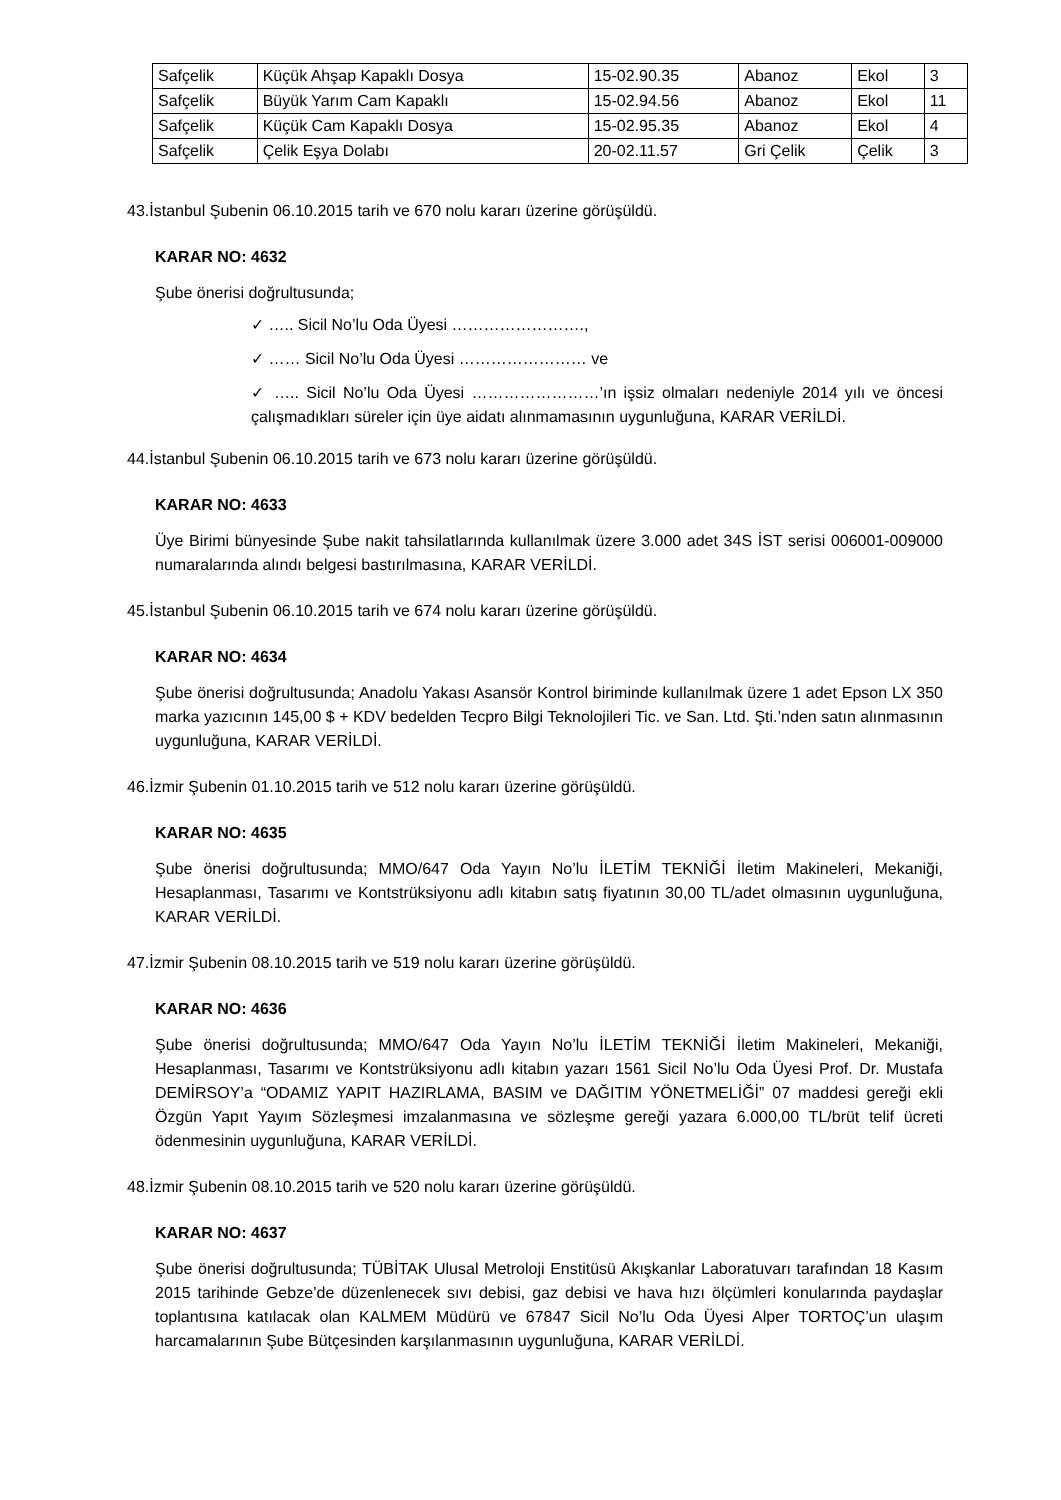| Safçelik | Küçük Ahşap Kapaklı Dosya | 15-02.90.35 | Abanoz | Ekol | 3 |
| Safçelik | Büyük Yarım Cam Kapaklı | 15-02.94.56 | Abanoz | Ekol | 11 |
| Safçelik | Küçük Cam Kapaklı Dosya | 15-02.95.35 | Abanoz | Ekol | 4 |
| Safçelik | Çelik Eşya Dolabı | 20-02.11.57 | Gri Çelik | Çelik | 3 |
43.İstanbul Şubenin 06.10.2015 tarih ve 670 nolu kararı üzerine görüşüldü.
KARAR NO: 4632
Şube önerisi doğrultusunda;
✓ ….. Sicil No’lu Oda Üyesi …………………….,
✓ …… Sicil No’lu Oda Üyesi …………………… ve
✓ ….. Sicil No’lu Oda Üyesi ……………………’ın işsiz olmaları nedeniyle 2014 yılı ve öncesi çalışmadıkları süreler için üye aidatı alınmamasının uygunluğuna, KARAR VERİLDİ.
44.İstanbul Şubenin 06.10.2015 tarih ve 673 nolu kararı üzerine görüşüldü.
KARAR NO: 4633
Üye Birimi bünyesinde Şube nakit tahsilatlarında kullanılmak üzere 3.000 adet 34S İST serisi 006001-009000 numaralarında alındı belgesi bastırılmasına, KARAR VERİLDİ.
45.İstanbul Şubenin 06.10.2015 tarih ve 674 nolu kararı üzerine görüşüldü.
KARAR NO: 4634
Şube önerisi doğrultusunda; Anadolu Yakası Asansör Kontrol biriminde kullanılmak üzere 1 adet Epson LX 350 marka yazıcının 145,00 $ + KDV bedelden Tecpro Bilgi Teknolojileri Tic. ve San. Ltd. Şti.’nden satın alınmasının uygunluğuna, KARAR VERİLDİ.
46.İzmir Şubenin 01.10.2015 tarih ve 512 nolu kararı üzerine görüşüldü.
KARAR NO: 4635
Şube önerisi doğrultusunda; MMO/647 Oda Yayın No’lu İLETİM TEKNİĞİ İletim Makineleri, Mekaniği, Hesaplanması, Tasarımı ve Kontstrüksiyonu adlı kitabın satış fiyatının 30,00 TL/adet olmasının uygunluğuna, KARAR VERİLDİ.
47.İzmir Şubenin 08.10.2015 tarih ve 519 nolu kararı üzerine görüşüldü.
KARAR NO: 4636
Şube önerisi doğrultusunda; MMO/647 Oda Yayın No’lu İLETİM TEKNİĞİ İletim Makineleri, Mekaniği, Hesaplanması, Tasarımı ve Kontstrüksiyonu adlı kitabın yazarı 1561 Sicil No’lu Oda Üyesi Prof. Dr. Mustafa DEMİRSOY’a “ODAMIZ YAPIT HAZIRLAMA, BASIM ve DAĞITIM YÖNETMELİĞİ” 07 maddesi gereği ekli Özgün Yapıt Yayım Sözleşmesi imzalanmasına ve sözleşme gereği yazara 6.000,00 TL/brüt telif ücreti ödenmesinin uygunluğuna, KARAR VERİLDİ.
48.İzmir Şubenin 08.10.2015 tarih ve 520 nolu kararı üzerine görüşüldü.
KARAR NO: 4637
Şube önerisi doğrultusunda; TÜBİTAK Ulusal Metroloji Enstitüsü Akışkanlar Laboratuvarı tarafından 18 Kasım 2015 tarihinde Gebze’de düzenlenecek sıvı debisi, gaz debisi ve hava hızı ölçümleri konularında paydaşlar toplantısına katılacak olan KALMEM Müdürü ve 67847 Sicil No’lu Oda Üyesi Alper TORTOÇ’un ulaşım harcamalarının Şube Bütçesinden karşılanmasının uygunluğuna, KARAR VERİLDİ.